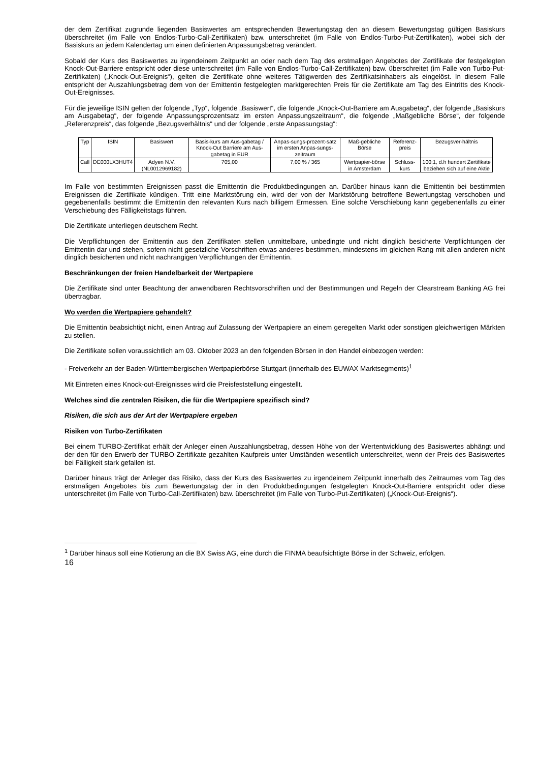der dem Zertifikat zugrunde liegenden Basiswertes am entsprechenden Bewertungstag den an diesem Bewertungstag gültigen Basiskurs überschreitet (im Falle von Endlos-Turbo-Call-Zertifikaten) bzw. unterschreitet (im Falle von Endlos-Turbo-Put-Zertifikaten), wobei sich der Basiskurs an jedem Kalendertag um einen definierten Anpassungsbetrag verändert.
Sobald der Kurs des Basiswertes zu irgendeinem Zeitpunkt an oder nach dem Tag des erstmaligen Angebotes der Zertifikate der festgelegten Knock-Out-Barriere entspricht oder diese unterschreitet (im Falle von Endlos-Turbo-Call-Zertifikaten) bzw. überschreitet (im Falle von Turbo-Put-Zertifikaten) („Knock-Out-Ereignis“), gelten die Zertifikate ohne weiteres Tätigwerden des Zertifikatsinhabers als eingelöst. In diesem Falle entspricht der Auszahlungsbetrag dem von der Emittentin festgelegten marktgerechten Preis für die Zertifikate am Tag des Eintritts des Knock-Out-Ereignisses.
Für die jeweilige ISIN gelten der folgende „Typ“, folgende „Basiswert“, die folgende „Knock-Out-Barriere am Ausgabetag“, der folgende „Basiskurs am Ausgabetag“, der folgende Anpassungsprozentsatz im ersten Anpassungszeitraum“, die folgende „Maßgebliche Börse“, der folgende „Referenzpreis“, das folgende „Bezugsverhältnis“ und der folgende „erste Anpassungstag“:
| Typ | ISIN | Basiswert | Basis-kurs am Aus-gabetag / Knock-Out Barriere am Aus-gabetag in EUR | Anpas-sungs-prozent-satz im ersten Anpas-sungs-zeitraum | Maß-gebliche Börse | Referenz-preis | Bezugsver-hältnis |
| Call | DE000LX3HUT4 | Adyen N.V. (NL0012969182) | 705,00 | 7,00 % / 365 | Wertpapier-börse in Amsterdam | Schluss-kurs | 100:1, d.h hundert Zertifikate beziehen sich auf eine Aktie |
Im Falle von bestimmten Ereignissen passt die Emittentin die Produktbedingungen an. Darüber hinaus kann die Emittentin bei bestimmten Ereignissen die Zertifikate kündigen. Tritt eine Marktstörung ein, wird der von der Marktstörung betroffene Bewertungstag verschoben und gegebenenfalls bestimmt die Emittentin den relevanten Kurs nach billigem Ermessen. Eine solche Verschiebung kann gegebenenfalls zu einer Verschiebung des Fälligkeitstags führen.
Die Zertifikate unterliegen deutschem Recht.
Die Verpflichtungen der Emittentin aus den Zertifikaten stellen unmittelbare, unbedingte und nicht dinglich besicherte Verpflichtungen der Emittentin dar und stehen, sofern nicht gesetzliche Vorschriften etwas anderes bestimmen, mindestens im gleichen Rang mit allen anderen nicht dinglich besicherten und nicht nachrangigen Verpflichtungen der Emittentin.
Beschränkungen der freien Handelbarkeit der Wertpapiere
Die Zertifikate sind unter Beachtung der anwendbaren Rechtsvorschriften und der Bestimmungen und Regeln der Clearstream Banking AG frei übertragbar.
Wo werden die Wertpapiere gehandelt?
Die Emittentin beabsichtigt nicht, einen Antrag auf Zulassung der Wertpapiere an einem geregelten Markt oder sonstigen gleichwertigen Märkten zu stellen.
Die Zertifikate sollen voraussichtlich am 03. Oktober 2023 an den folgenden Börsen in den Handel einbezogen werden:
- Freiverkehr an der Baden-Württembergischen Wertpapierbörse Stuttgart (innerhalb des EUWAX Marktsegments)<sup>1</sup>
Mit Eintreten eines Knock-out-Ereignisses wird die Preisfeststellung eingestellt.
Welches sind die zentralen Risiken, die für die Wertpapiere spezifisch sind?
Risiken, die sich aus der Art der Wertpapiere ergeben
Risiken von Turbo-Zertifikaten
Bei einem TURBO-Zertifikat erhält der Anleger einen Auszahlungsbetrag, dessen Höhe von der Wertentwicklung des Basiswertes abhängt und der den für den Erwerb der TURBO-Zertifikate gezahlten Kaufpreis unter Umständen wesentlich unterschreitet, wenn der Preis des Basiswertes bei Fälligkeit stark gefallen ist.
Darüber hinaus trägt der Anleger das Risiko, dass der Kurs des Basiswertes zu irgendeinem Zeitpunkt innerhalb des Zeitraumes vom Tag des erstmaligen Angebotes bis zum Bewertungstag der in den Produktbedingungen festgelegten Knock-Out-Barriere entspricht oder diese unterschreitet (im Falle von Turbo-Call-Zertifikaten) bzw. überschreitet (im Falle von Turbo-Put-Zertifikaten) („Knock-Out-Ereignis“).
<sup>1</sup> Darüber hinaus soll eine Kotierung an die BX Swiss AG, eine durch die FINMA beaufsichtigte Börse in der Schweiz, erfolgen.
16